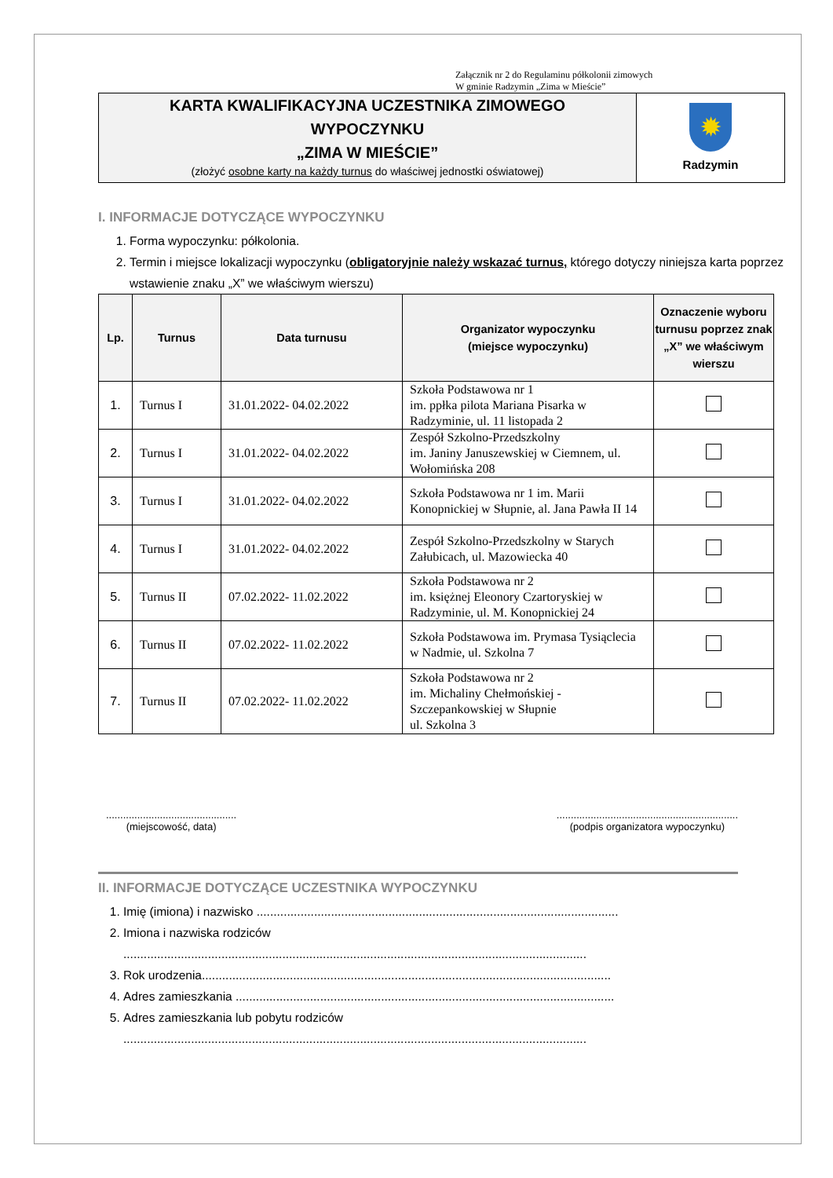Załącznik nr 2 do Regulaminu półkolonii zimowych
W gminie Radzymin „Zima w Mieście”
KARTA KWALIFIKACYJNA UCZESTNIKA ZIMOWEGO
WYPOCZYNKU
„ZIMA W MIEŚCIE”
(złożyć osobne karty na każdy turnus do właściwej jednostki oświatowej)
✹
Radzymin
I. INFORMACJE DOTYCZĄCE WYPOCZYNKU
1. Forma wypoczynku: półkolonia.
2. Termin i miejsce lokalizacji wypoczynku (obligatoryjnie należy wskazać turnus, którego dotyczy niniejsza karta poprzez wstawienie znaku „X” we właściwym wierszu)
| Lp. | Turnus | Data turnusu | Organizator wypoczynku (miejsce wypoczynku) | Oznaczenie wyboru turnusu poprzez znak „X” we właściwym wierszu |
| --- | --- | --- | --- | --- |
| 1. | Turnus I | 31.01.2022- 04.02.2022 | Szkoła Podstawowa nr 1 im. ppłka pilota Mariana Pisarka w Radzyminie, ul. 11 listopada 2 | |
| 2. | Turnus I | 31.01.2022- 04.02.2022 | Zespół Szkolno-Przedszkolny im. Janiny Januszewskiej w Ciemnem, ul. Wołomińska 208 | |
| 3. | Turnus I | 31.01.2022- 04.02.2022 | Szkoła Podstawowa nr 1 im. Marii Konopnickiej w Słupnie, al. Jana Pawła II 14 | |
| 4. | Turnus I | 31.01.2022- 04.02.2022 | Zespół Szkolno-Przedszkolny w Starych Załubicach, ul. Mazowiecka 40 | |
| 5. | Turnus II | 07.02.2022- 11.02.2022 | Szkoła Podstawowa nr 2 im. księżnej Eleonory Czartoryskiej w Radzyminie, ul. M. Konopnickiej 24 | |
| 6. | Turnus II | 07.02.2022- 11.02.2022 | Szkoła Podstawowa im. Prymasa Tysiąclecia w Nadmie, ul. Szkolna 7 | |
| 7. | Turnus II | 07.02.2022- 11.02.2022 | Szkoła Podstawowa nr 2 im. Michaliny Chełmońskiej - Szczepankowskiej w Słupnie ul. Szkolna 3 | |
..............................................
(miejscowość, data)
................................................................
(podpis organizatora wypoczynku)
II. INFORMACJE DOTYCZĄCE UCZESTNIKA WYPOCZYNKU
1. Imię (imiona) i nazwisko ...........................................................................................................
2. Imiona i nazwiska rodziców
.........................................................................................................................................
3. Rok urodzenia.........................................................................................................................
4. Adres zamieszkania ................................................................................................................
5. Adres zamieszkania lub pobytu rodziców
.........................................................................................................................................